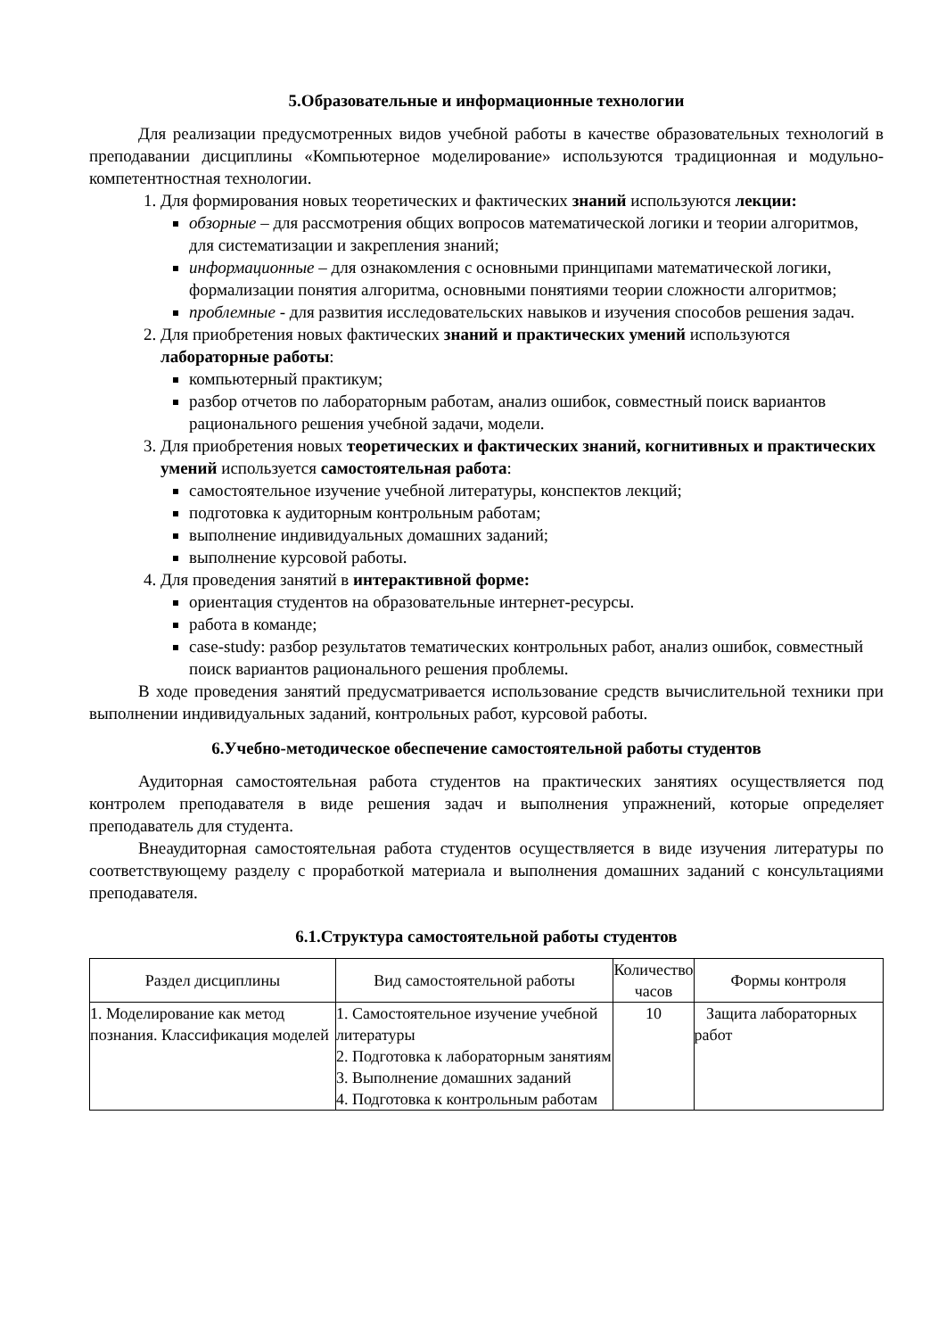5.Образовательные и информационные технологии
Для реализации предусмотренных видов учебной работы в качестве образовательных технологий в преподавании дисциплины «Компьютерное моделирование» используются традиционная и модульно-компетентностная технологии.
1. Для формирования новых теоретических и фактических знаний используются лекции:
обзорные – для рассмотрения общих вопросов математической логики и теории алгоритмов, для систематизации и закрепления знаний;
информационные – для ознакомления с основными принципами математической логики, формализации понятия алгоритма, основными понятиями теории сложности алгоритмов;
проблемные - для развития исследовательских навыков и изучения способов решения задач.
2. Для приобретения новых фактических знаний и практических умений используются лабораторные работы:
компьютерный практикум;
разбор отчетов по лабораторным работам, анализ ошибок, совместный поиск вариантов рационального решения учебной задачи, модели.
3. Для приобретения новых теоретических и фактических знаний, когнитивных и практических умений используется самостоятельная работа:
самостоятельное изучение учебной литературы, конспектов лекций;
подготовка к аудиторным контрольным работам;
выполнение индивидуальных домашних заданий;
выполнение курсовой работы.
4. Для проведения занятий в интерактивной форме:
ориентация студентов на образовательные интернет-ресурсы.
работа в команде;
case-study: разбор результатов тематических контрольных работ, анализ ошибок, совместный поиск вариантов рационального решения проблемы.
В ходе проведения занятий предусматривается использование средств вычислительной техники при выполнении индивидуальных заданий, контрольных работ, курсовой работы.
6.Учебно-методическое обеспечение самостоятельной работы студентов
Аудиторная самостоятельная работа студентов на практических занятиях осуществляется под контролем преподавателя в виде решения задач и выполнения упражнений, которые определяет преподаватель для студента.
Внеаудиторная самостоятельная работа студентов осуществляется в виде изучения литературы по соответствующему разделу с проработкой материала и выполнения домашних заданий с консультациями преподавателя.
6.1.Структура самостоятельной работы студентов
| Раздел дисциплины | Вид самостоятельной работы | Количество часов | Формы контроля |
| --- | --- | --- | --- |
| 1. Моделирование как метод познания. Классификация моделей | 1. Самостоятельное изучение учебной литературы 2. Подготовка к лабораторным занятиям 3. Выполнение домашних заданий 4. Подготовка к контрольным работам | 10 | Защита лабораторных работ |